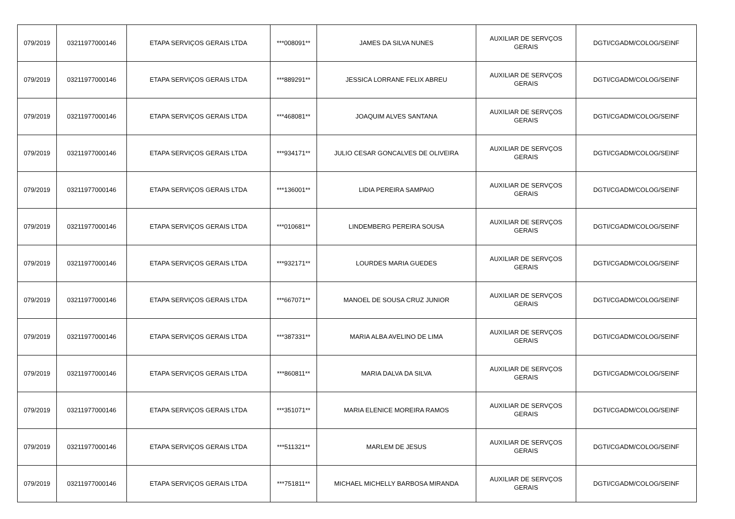| 079/2019 | 03211977000146 | ETAPA SERVIÇOS GERAIS LTDA | ***008091** | JAMES DA SILVA NUNES | AUXILIAR DE SERVÇOS GERAIS | DGTI/CGADM/COLOG/SEINF |
| 079/2019 | 03211977000146 | ETAPA SERVIÇOS GERAIS LTDA | ***889291** | JESSICA LORRANE FELIX ABREU | AUXILIAR DE SERVÇOS GERAIS | DGTI/CGADM/COLOG/SEINF |
| 079/2019 | 03211977000146 | ETAPA SERVIÇOS GERAIS LTDA | ***468081** | JOAQUIM ALVES SANTANA | AUXILIAR DE SERVÇOS GERAIS | DGTI/CGADM/COLOG/SEINF |
| 079/2019 | 03211977000146 | ETAPA SERVIÇOS GERAIS LTDA | ***934171** | JULIO CESAR GONCALVES DE OLIVEIRA | AUXILIAR DE SERVÇOS GERAIS | DGTI/CGADM/COLOG/SEINF |
| 079/2019 | 03211977000146 | ETAPA SERVIÇOS GERAIS LTDA | ***136001** | LIDIA PEREIRA SAMPAIO | AUXILIAR DE SERVÇOS GERAIS | DGTI/CGADM/COLOG/SEINF |
| 079/2019 | 03211977000146 | ETAPA SERVIÇOS GERAIS LTDA | ***010681** | LINDEMBERG PEREIRA SOUSA | AUXILIAR DE SERVÇOS GERAIS | DGTI/CGADM/COLOG/SEINF |
| 079/2019 | 03211977000146 | ETAPA SERVIÇOS GERAIS LTDA | ***932171** | LOURDES MARIA GUEDES | AUXILIAR DE SERVÇOS GERAIS | DGTI/CGADM/COLOG/SEINF |
| 079/2019 | 03211977000146 | ETAPA SERVIÇOS GERAIS LTDA | ***667071** | MANOEL DE SOUSA CRUZ JUNIOR | AUXILIAR DE SERVÇOS GERAIS | DGTI/CGADM/COLOG/SEINF |
| 079/2019 | 03211977000146 | ETAPA SERVIÇOS GERAIS LTDA | ***387331** | MARIA ALBA AVELINO DE LIMA | AUXILIAR DE SERVÇOS GERAIS | DGTI/CGADM/COLOG/SEINF |
| 079/2019 | 03211977000146 | ETAPA SERVIÇOS GERAIS LTDA | ***860811** | MARIA DALVA DA SILVA | AUXILIAR DE SERVÇOS GERAIS | DGTI/CGADM/COLOG/SEINF |
| 079/2019 | 03211977000146 | ETAPA SERVIÇOS GERAIS LTDA | ***351071** | MARIA ELENICE MOREIRA RAMOS | AUXILIAR DE SERVÇOS GERAIS | DGTI/CGADM/COLOG/SEINF |
| 079/2019 | 03211977000146 | ETAPA SERVIÇOS GERAIS LTDA | ***511321** | MARLEM DE JESUS | AUXILIAR DE SERVÇOS GERAIS | DGTI/CGADM/COLOG/SEINF |
| 079/2019 | 03211977000146 | ETAPA SERVIÇOS GERAIS LTDA | ***751811** | MICHAEL MICHELLY BARBOSA MIRANDA | AUXILIAR DE SERVÇOS GERAIS | DGTI/CGADM/COLOG/SEINF |